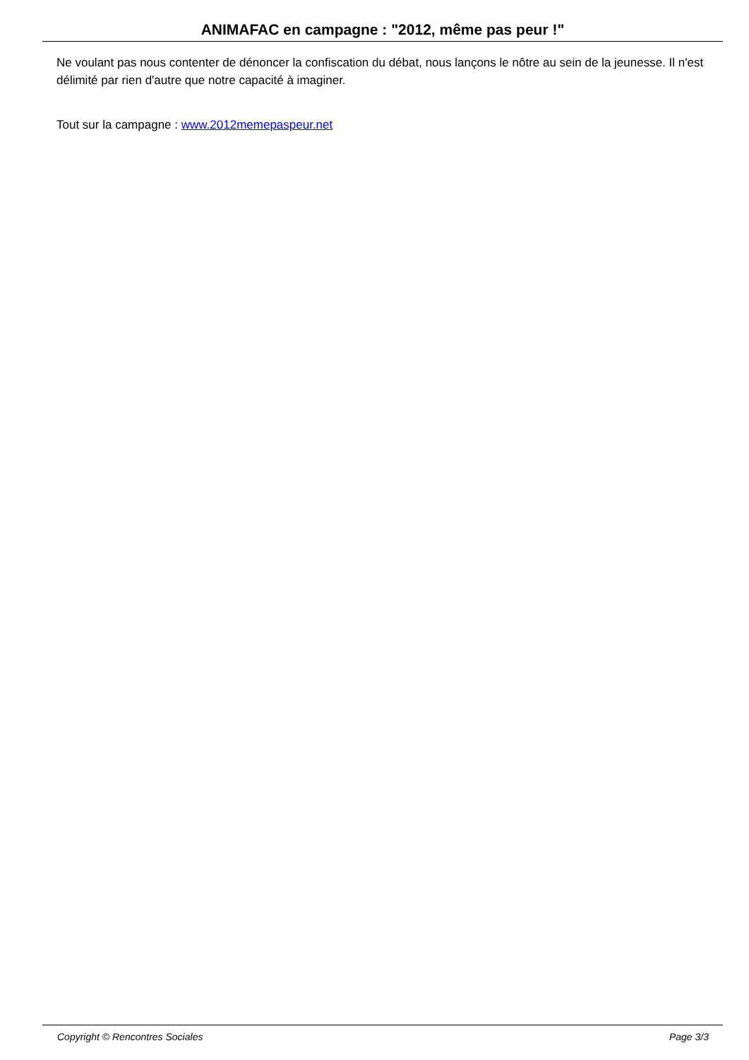ANIMAFAC en campagne : "2012, même pas peur !"
Ne voulant pas nous contenter de dénoncer la confiscation du débat, nous lançons le nôtre au sein de la jeunesse. Il n'est délimité par rien d'autre que notre capacité à imaginer.
Tout sur la campagne : www.2012memepaspeur.net
Copyright © Rencontres Sociales Page 3/3